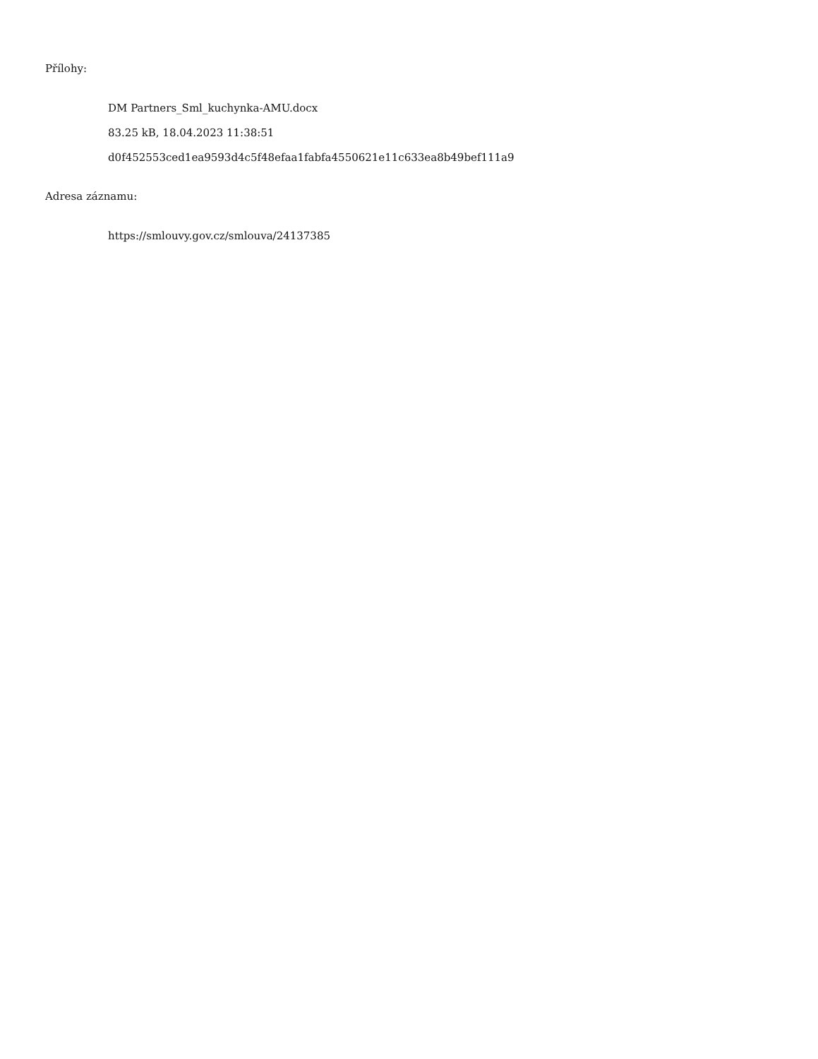Přílohy:
DM Partners_Sml_kuchynka-AMU.docx
83.25 kB, 18.04.2023 11:38:51
d0f452553ced1ea9593d4c5f48efaa1fabfa4550621e11c633ea8b49bef111a9
Adresa záznamu:
https://smlouvy.gov.cz/smlouva/24137385